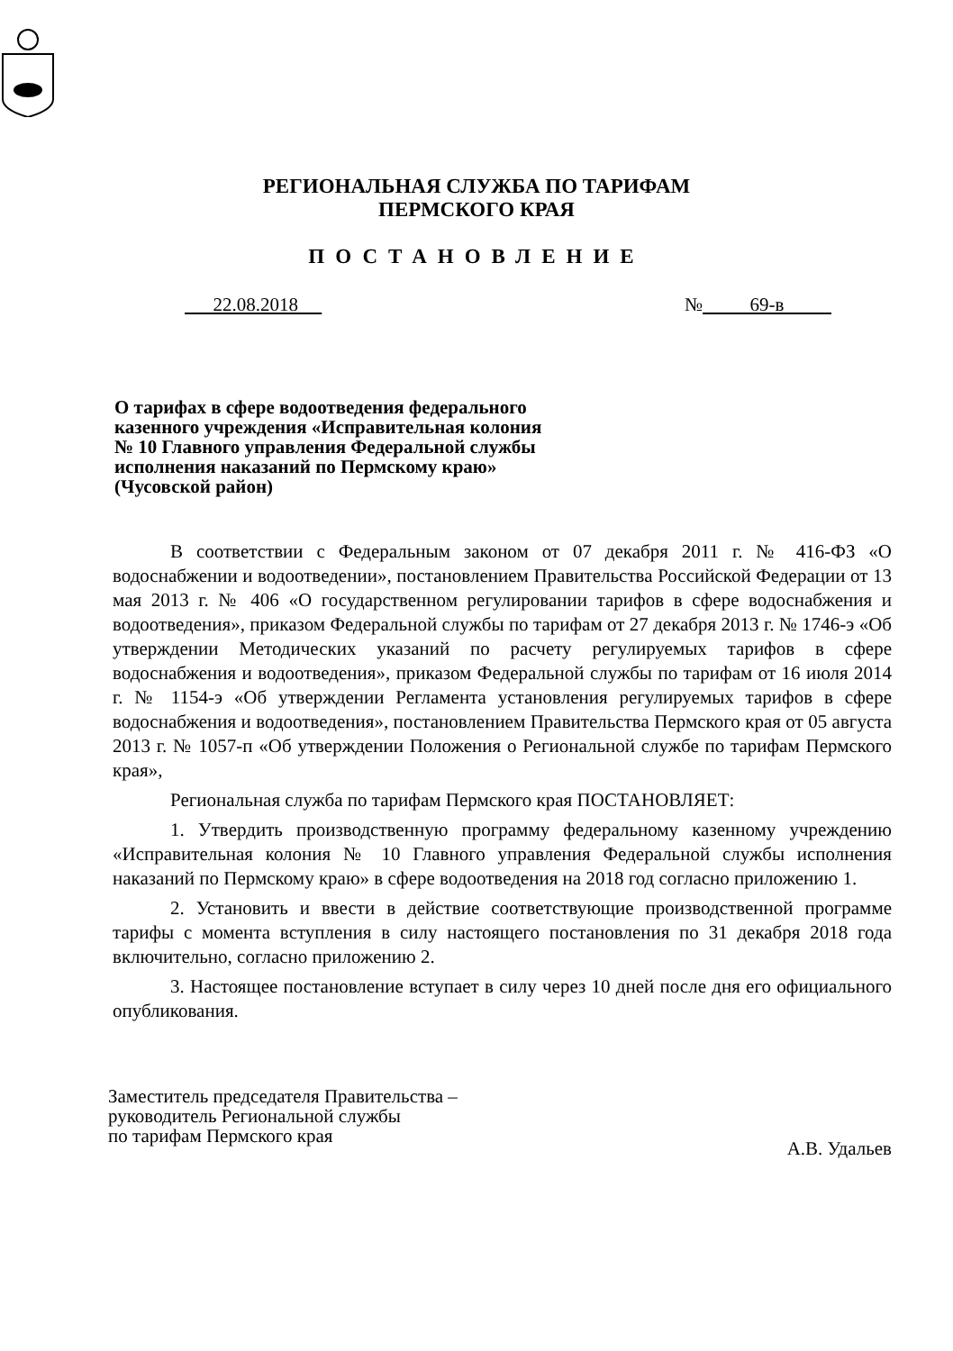РЕГИОНАЛЬНАЯ СЛУЖБА ПО ТАРИФАМ
ПЕРМСКОГО КРАЯ
ПОСТАНОВЛЕНИЕ
22.08.2018 № 69-в
О тарифах в сфере водоотведения федерального казенного учреждения «Исправительная колония № 10 Главного управления Федеральной службы исполнения наказаний по Пермскому краю» (Чусовской район)
В соответствии с Федеральным законом от 07 декабря 2011 г. № 416-ФЗ «О водоснабжении и водоотведении», постановлением Правительства Российской Федерации от 13 мая 2013 г. № 406 «О государственном регулировании тарифов в сфере водоснабжения и водоотведения», приказом Федеральной службы по тарифам от 27 декабря 2013 г. № 1746-э «Об утверждении Методических указаний по расчету регулируемых тарифов в сфере водоснабжения и водоотведения», приказом Федеральной службы по тарифам от 16 июля 2014 г. № 1154-э «Об утверждении Регламента установления регулируемых тарифов в сфере водоснабжения и водоотведения», постановлением Правительства Пермского края от 05 августа 2013 г. № 1057-п «Об утверждении Положения о Региональной службе по тарифам Пермского края»,
Региональная служба по тарифам Пермского края ПОСТАНОВЛЯЕТ:
1. Утвердить производственную программу федеральному казенному учреждению «Исправительная колония № 10 Главного управления Федеральной службы исполнения наказаний по Пермскому краю» в сфере водоотведения на 2018 год согласно приложению 1.
2. Установить и ввести в действие соответствующие производственной программе тарифы с момента вступления в силу настоящего постановления по 31 декабря 2018 года включительно, согласно приложению 2.
3. Настоящее постановление вступает в силу через 10 дней после дня его официального опубликования.
Заместитель председателя Правительства –
руководитель Региональной службы
по тарифам Пермского края
А.В. Удальев